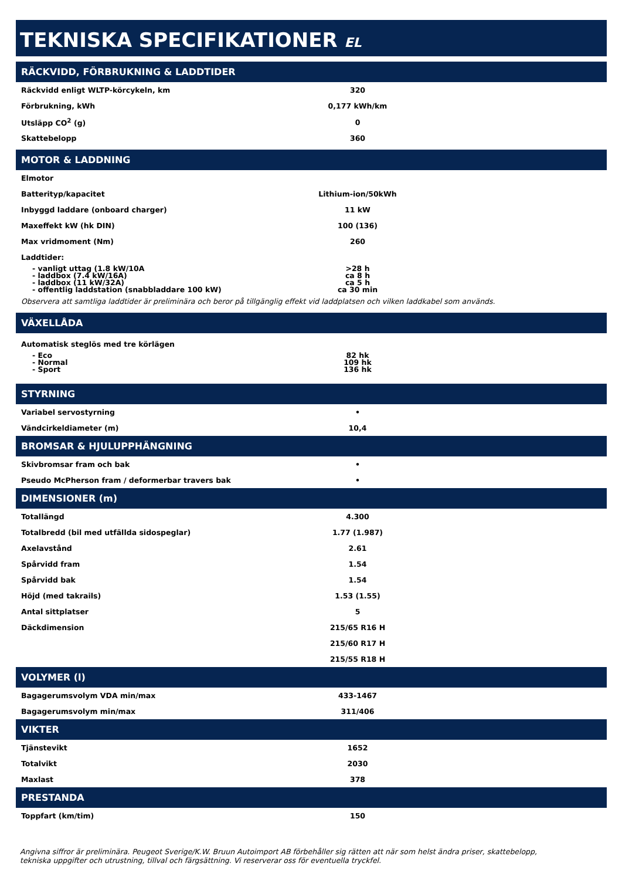TEKNISKA SPECIFIKATIONER EL
RÄCKVIDD, FÖRBRUKNING & LADDTIDER
| Räckvidd enligt WLTP-körcykeln, km | 320 |
| Förbrukning, kWh | 0,177 kWh/km |
| Utsläpp CO<sup>2</sup> (g) | 0 |
| Skattebelopp | 360 |
MOTOR & LADDNING
| Elmotor | |
| Batterityp/kapacitet | Lithium-ion/50kWh |
| Inbyggd laddare (onboard charger) | 11 kW |
| Maxeffekt kW (hk DIN) | 100 (136) |
| Max vridmoment (Nm) | 260 |
| Laddtider: | |
| - vanligt uttag (1.8 kW/10A | >28 h |
| - laddbox (7.4 kW/16A) | ca 8 h |
| - laddbox (11 kW/32A) | ca 5 h |
| - offentlig laddstation (snabbladdare 100 kW) | ca 30 min |
Observera att samtliga laddtider är preliminära och beror på tillgänglig effekt vid laddplatsen och vilken laddkabel som används.
VÄXELLÅDA
| Automatisk steglös med tre körlägen | |
| - Eco | 82 hk |
| - Normal | 109 hk |
| - Sport | 136 hk |
STYRNING
| Variabel servostyrning | • |
| Vändcirkeldiameter (m) | 10,4 |
BROMSAR & HJULUPPHÄNGNING
| Skivbromsar fram och bak | • |
| Pseudo McPherson fram / deformerbar travers bak | • |
DIMENSIONER (m)
| Totallängd | 4.300 |
| Totalbredd (bil med utfällda sidospeglar) | 1.77 (1.987) |
| Axelavstånd | 2.61 |
| Spårvidd fram | 1.54 |
| Spårvidd bak | 1.54 |
| Höjd (med takrails) | 1.53 (1.55) |
| Antal sittplatser | 5 |
| Däckdimension | 215/65 R16 H |
| | 215/60 R17 H |
| | 215/55 R18 H |
VOLYMER (l)
| Bagagerumsvolym VDA min/max | 433-1467 |
| Bagagerumsvolym min/max | 311/406 |
VIKTER
| Tjänstevikt | 1652 |
| Totalvikt | 2030 |
| Maxlast | 378 |
PRESTANDA
| Toppfart (km/tim) | 150 |
Angivna siffror är preliminära. Peugeot Sverige/K.W. Bruun Autoimport AB förbehåller sig rätten att när som helst ändra priser, skattebelopp,
tekniska uppgifter och utrustning, tillval och färgsättning. Vi reserverar oss för eventuella tryckfel.